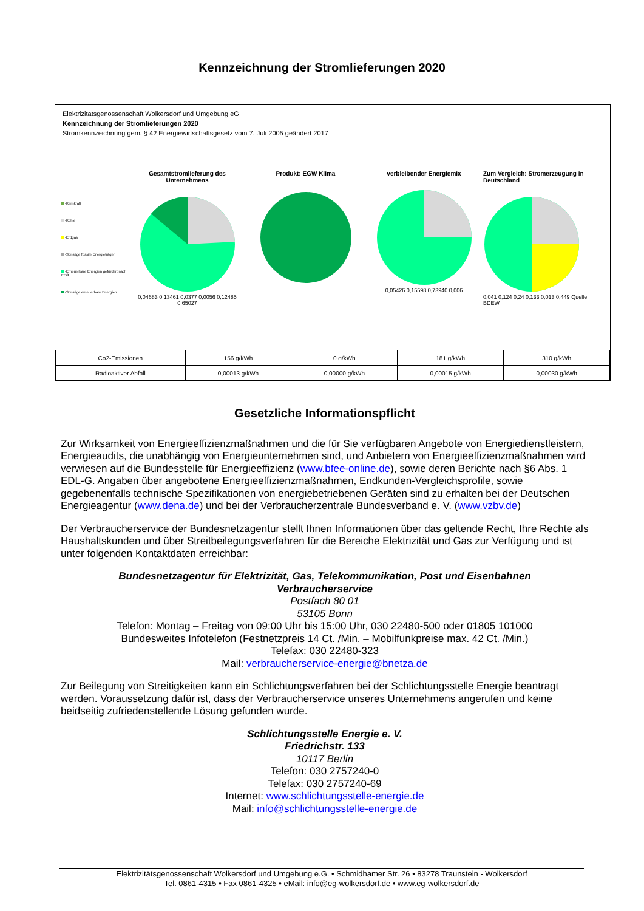Kennzeichnung der Stromlieferungen 2020
Elektrizitätsgenossenschaft Wolkersdorf und Umgebung eG
Kennzeichnung der Stromlieferungen 2020
Stromkennzeichnung gem. § 42 Energiewirtschaftsgesetz vom 7. Juli 2005 geändert 2017
-Kernkraft
-Kohle
-Erdgas
-Sonstige fossile Energieträger
-Erneuerbare Energien gefördert nach EEG
-Sonstige erneuerbare Energien
Gesamtstromlieferung des Unternehmens
0,04683 0,13461 0,0377 0,0056 0,12485 0,65027
Produkt: EGW Klima
verbleibender Energiemix
0,05426 0,15598 0,73940 0,006
Zum Vergleich: Stromerzeugung in Deutschland
0,041 0,124 0,24 0,133 0,013 0,449 Quelle: BDEW
| Co2-Emissionen | 156 g/kWh | 0 g/kWh | 181 g/kWh | 310 g/kWh |
| Radioaktiver Abfall | 0,00013 g/kWh | 0,00000 g/kWh | 0,00015 g/kWh | 0,00030 g/kWh |
Gesetzliche Informationspflicht
Zur Wirksamkeit von Energieeffizienzmaßnahmen und die für Sie verfügbaren Angebote von Energiedienstleistern, Energieaudits, die unabhängig von Energieunternehmen sind, und Anbietern von Energieeffizienzmaßnahmen wird verwiesen auf die Bundesstelle für Energieeffizienz (www.bfee-online.de), sowie deren Berichte nach §6 Abs. 1 EDL-G. Angaben über angebotene Energieeffizienzmaßnahmen, Endkunden-Vergleichsprofile, sowie gegebenenfalls technische Spezifikationen von energiebetriebenen Geräten sind zu erhalten bei der Deutschen Energieagentur (www.dena.de) und bei der Verbraucherzentrale Bundesverband e. V. (www.vzbv.de)
Der Verbraucherservice der Bundesnetzagentur stellt Ihnen Informationen über das geltende Recht, Ihre Rechte als Haushaltskunden und über Streitbeilegungsverfahren für die Bereiche Elektrizität und Gas zur Verfügung und ist unter folgenden Kontaktdaten erreichbar:
Bundesnetzagentur für Elektrizität, Gas, Telekommunikation, Post und Eisenbahnen
Verbraucherservice
Postfach 80 01
53105 Bonn
Telefon: Montag – Freitag von 09:00 Uhr bis 15:00 Uhr, 030 22480-500 oder 01805 101000
Bundesweites Infotelefon (Festnetzpreis 14 Ct. /Min. – Mobilfunkpreise max. 42 Ct. /Min.)
Telefax: 030 22480-323
Mail: verbraucherservice-energie@bnetza.de
Zur Beilegung von Streitigkeiten kann ein Schlichtungsverfahren bei der Schlichtungsstelle Energie beantragt werden. Voraussetzung dafür ist, dass der Verbraucherservice unseres Unternehmens angerufen und keine beidseitig zufriedenstellende Lösung gefunden wurde.
Schlichtungsstelle Energie e. V.
Friedrichstr. 133
10117 Berlin
Telefon: 030 2757240-0
Telefax: 030 2757240-69
Internet: www.schlichtungsstelle-energie.de
Mail: info@schlichtungsstelle-energie.de
Elektrizitätsgenossenschaft Wolkersdorf und Umgebung e.G. • Schmidhamer Str. 26 • 83278 Traunstein - Wolkersdorf
Tel. 0861-4315 • Fax 0861-4325 • eMail: info@eg-wolkersdorf.de • www.eg-wolkersdorf.de